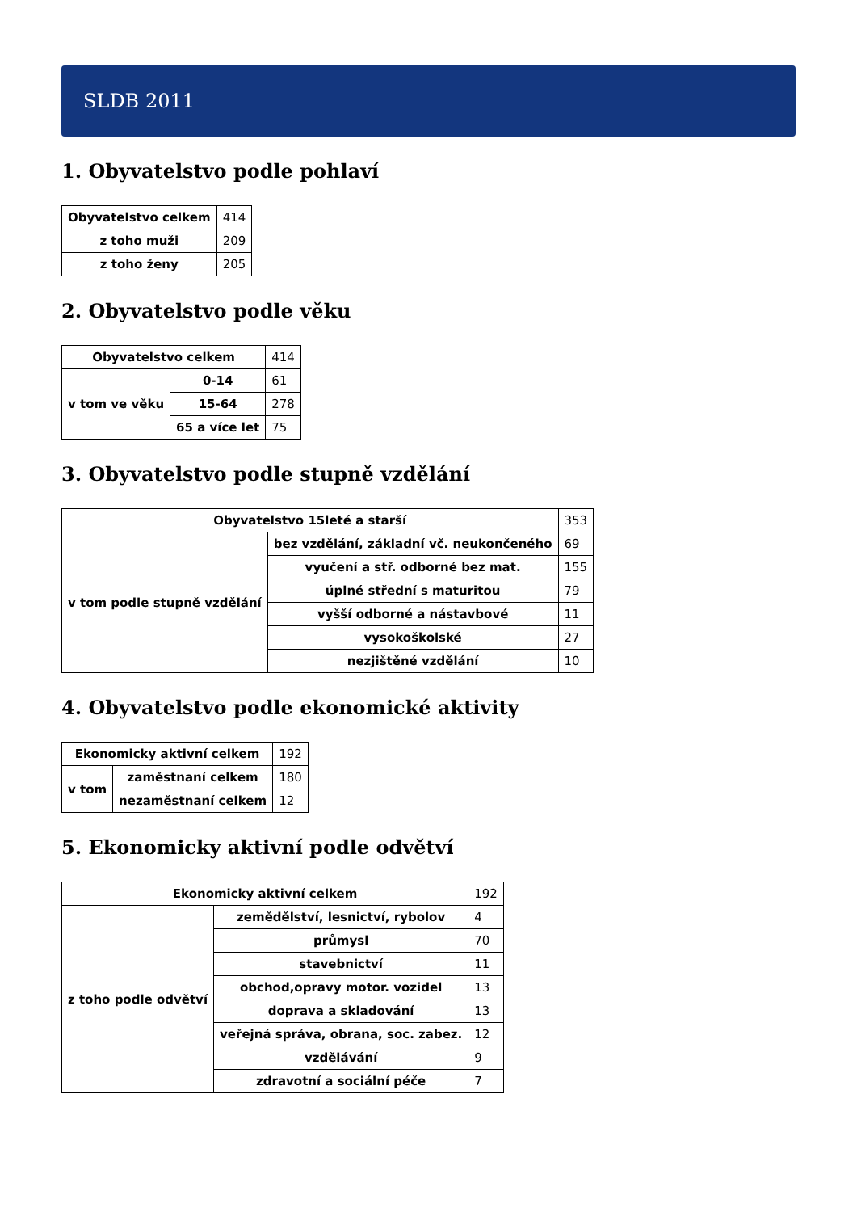SLDB 2011
1. Obyvatelstvo podle pohlaví
| Obyvatelstvo celkem | 414 |
| z toho muži | 209 |
| z toho ženy | 205 |
2. Obyvatelstvo podle věku
| Obyvatelstvo celkem | | 414 |
| v tom ve věku | 0-14 | 61 |
| | 15-64 | 278 |
| | 65 a více let | 75 |
3. Obyvatelstvo podle stupně vzdělání
| Obyvatelstvo 15leté a starší | | 353 |
| v tom podle stupně vzdělání | bez vzdělání, základní vč. neukončeného | 69 |
| | vyučení a stř. odborné bez mat. | 155 |
| | úplné střední s maturitou | 79 |
| | vyšší odborné a nástavbové | 11 |
| | vysokoškolské | 27 |
| | nezjištěné vzdělání | 10 |
4. Obyvatelstvo podle ekonomické aktivity
| Ekonomicky aktivní celkem | | 192 |
| v tom | zaměstnaní celkem | 180 |
| | nezaměstnaní celkem | 12 |
5. Ekonomicky aktivní podle odvětví
| Ekonomicky aktivní celkem | | 192 |
| z toho podle odvětví | zemědělství, lesnictví, rybolov | 4 |
| | průmysl | 70 |
| | stavebnictví | 11 |
| | obchod,opravy motor. vozidel | 13 |
| | doprava a skladování | 13 |
| | veřejná správa, obrana, soc. zabez. | 12 |
| | vzdělávání | 9 |
| | zdravotní a sociální péče | 7 |